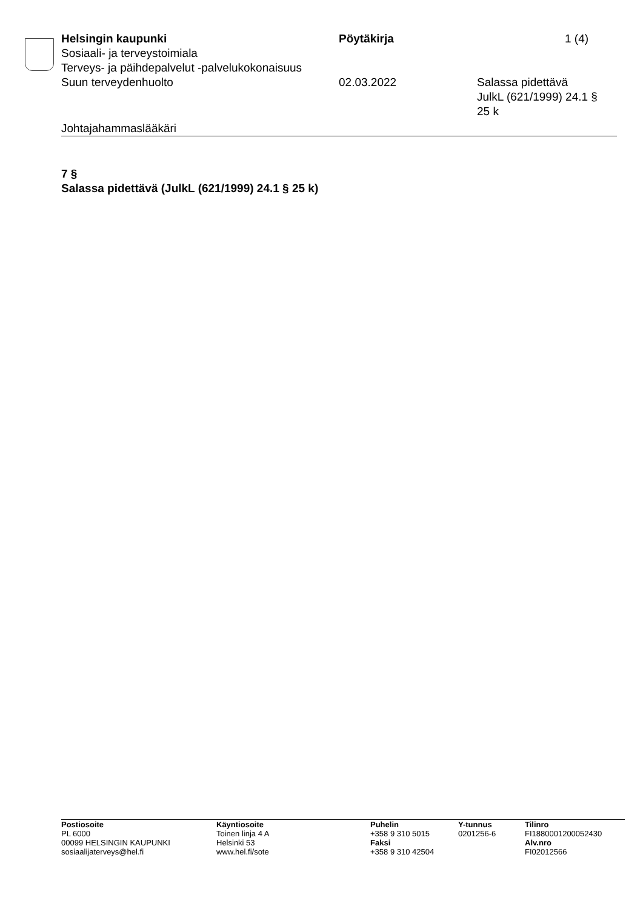Helsingin kaupunki Pöytäkirja 1 (4)
Sosiaali- ja terveystoimiala
Terveys- ja päihdepalvelut -palvelukokonaisuus
Suun terveydenhuolto 02.03.2022 Salassa pidettävä
JulkL (621/1999) 24.1 §
25 k
Johtajahammaslääkäri
7 §
Salassa pidettävä (JulkL (621/1999) 24.1 § 25 k)
Postiosoite
PL 6000
00099 HELSINGIN KAUPUNKI
sosiaalijaterveys@hel.fi
Käyntiosoite
Toinen linja 4 A
Helsinki 53
www.hel.fi/sote
Puhelin
+358 9 310 5015
Faksi
+358 9 310 42504
Y-tunnus
0201256-6
Tilinro
FI1880001200052430
Alv.nro
FI02012566